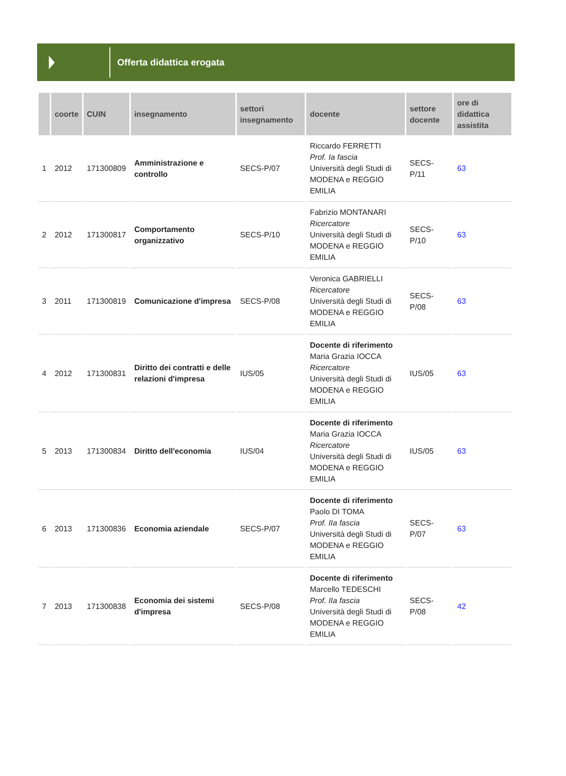Offerta didattica erogata
| | coorte | CUIN | insegnamento | settori insegnamento | docente | settore docente | ore di didattica assistita |
| --- | --- | --- | --- | --- | --- | --- | --- |
| 1 | 2012 | 171300809 | Amministrazione e controllo | SECS-P/07 | Riccardo FERRETTI Prof. Ia fascia Università degli Studi di MODENA e REGGIO EMILIA | SECS-P/11 | 63 |
| 2 | 2012 | 171300817 | Comportamento organizzativo | SECS-P/10 | Fabrizio MONTANARI Ricercatore Università degli Studi di MODENA e REGGIO EMILIA | SECS-P/10 | 63 |
| 3 | 2011 | 171300819 | Comunicazione d'impresa | SECS-P/08 | Veronica GABRIELLI Ricercatore Università degli Studi di MODENA e REGGIO EMILIA | SECS-P/08 | 63 |
| 4 | 2012 | 171300831 | Diritto dei contratti e delle relazioni d'impresa | IUS/05 | Docente di riferimento Maria Grazia IOCCA Ricercatore Università degli Studi di MODENA e REGGIO EMILIA | IUS/05 | 63 |
| 5 | 2013 | 171300834 | Diritto dell'economia | IUS/04 | Docente di riferimento Maria Grazia IOCCA Ricercatore Università degli Studi di MODENA e REGGIO EMILIA | IUS/05 | 63 |
| 6 | 2013 | 171300836 | Economia aziendale | SECS-P/07 | Docente di riferimento Paolo DI TOMA Prof. IIa fascia Università degli Studi di MODENA e REGGIO EMILIA | SECS-P/07 | 63 |
| 7 | 2013 | 171300838 | Economia dei sistemi d'impresa | SECS-P/08 | Docente di riferimento Marcello TEDESCHI Prof. IIa fascia Università degli Studi di MODENA e REGGIO EMILIA | SECS-P/08 | 42 |